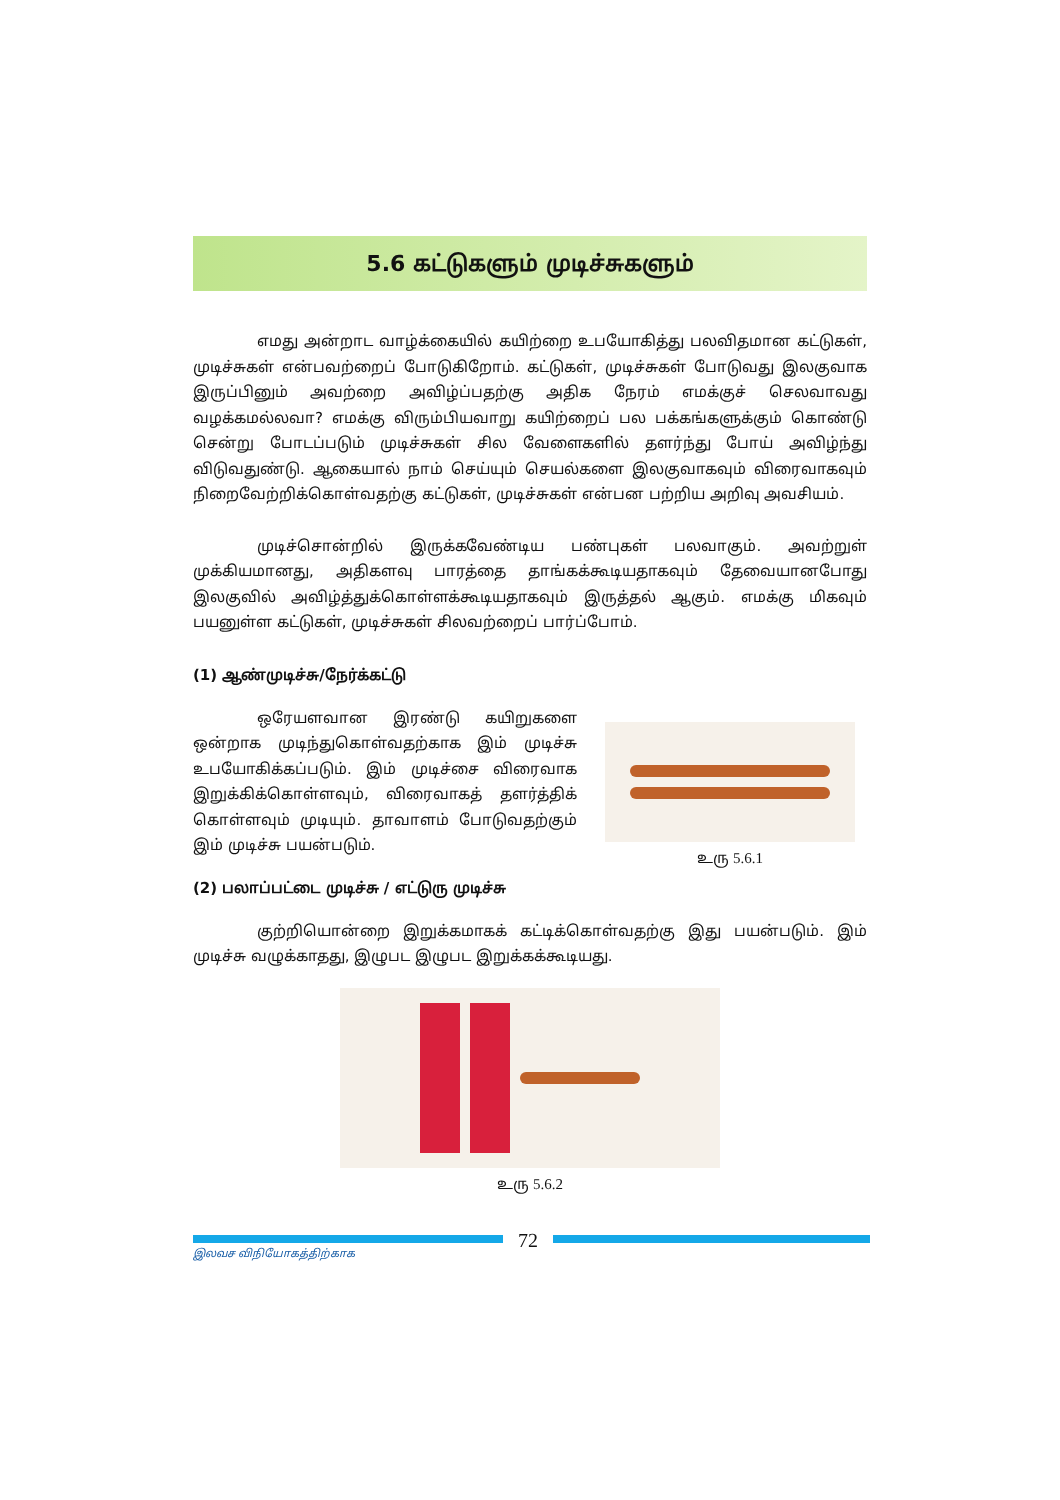5.6 கட்டுகளும் முடிச்சுகளும்
எமது அன்றாட வாழ்க்கையில் கயிற்றை உபயோகித்து பலவிதமான கட்டுகள், முடிச்சுகள் என்பவற்றைப் போடுகிறோம். கட்டுகள், முடிச்சுகள் போடுவது இலகுவாக இருப்பினும் அவற்றை அவிழ்ப்பதற்கு அதிக நேரம் எமக்குச் செலவாவது வழக்கமல்லவா? எமக்கு விரும்பியவாறு கயிற்றைப் பல பக்கங்களுக்கும் கொண்டு சென்று போடப்படும் முடிச்சுகள் சில வேளைகளில் தளர்ந்து போய் அவிழ்ந்து விடுவதுண்டு. ஆகையால் நாம் செய்யும் செயல்களை இலகுவாகவும் விரைவாகவும் நிறைவேற்றிக்கொள்வதற்கு கட்டுகள், முடிச்சுகள் என்பன பற்றிய அறிவு அவசியம்.
முடிச்சொன்றில் இருக்கவேண்டிய பண்புகள் பலவாகும். அவற்றுள் முக்கியமானது, அதிகளவு பாரத்தை தாங்கக்கூடியதாகவும் தேவையானபோது இலகுவில் அவிழ்த்துக்கொள்ளக்கூடியதாகவும் இருத்தல் ஆகும். எமக்கு மிகவும் பயனுள்ள கட்டுகள், முடிச்சுகள் சிலவற்றைப் பார்ப்போம்.
(1) ஆண்முடிச்சு/நேர்க்கட்டு
ஒரேயளவான இரண்டு கயிறுகளை ஒன்றாக முடிந்துகொள்வதற்காக இம் முடிச்சு உபயோகிக்கப்படும். இம் முடிச்சை விரைவாக இறுக்கிக்கொள்ளவும், விரைவாகத் தளர்த்திக் கொள்ளவும் முடியும். தாவாளம் போடுவதற்கும் இம் முடிச்சு பயன்படும்.
உரு 5.6.1
(2) பலாப்பட்டை முடிச்சு / எட்டுரு முடிச்சு
குற்றியொன்றை இறுக்கமாகக் கட்டிக்கொள்வதற்கு இது பயன்படும். இம் முடிச்சு வழுக்காதது, இழுபட இழுபட இறுக்கக்கூடியது.
உரு 5.6.2
72
இலவச விநியோகத்திற்காக